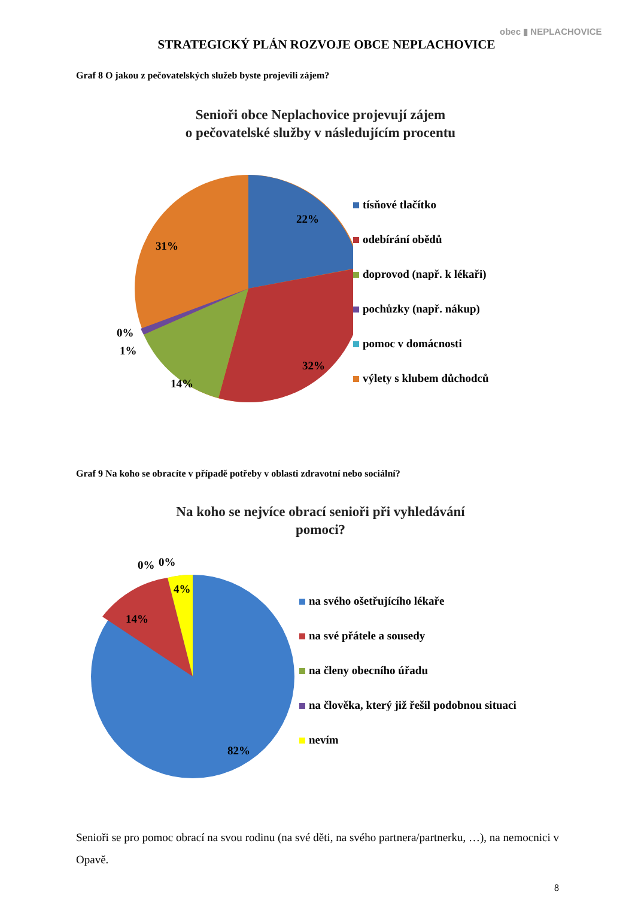obec ▮ NEPLACHOVICE
STRATEGICKÝ PLÁN ROZVOJE OBCE NEPLACHOVICE
Graf 8 O jakou z pečovatelských služeb byste projevili zájem?
Senioři obce Neplachovice projevují zájem
o pečovatelské služby v následujícím procentu
22%
32%
14%
31%
0%
1%
tísňové tlačítko
odebírání obědů
doprovod (např. k lékaři)
pochůzky (např. nákup)
pomoc v domácnosti
výlety s klubem důchodců
Graf 9 Na koho se obracíte v případě potřeby v oblasti zdravotní nebo sociální?
Na koho se nejvíce obrací senioři při vyhledávání
pomoci?
0%
0%
4%
14%
82%
na svého ošetřujícího lékaře
na své přátele a sousedy
na členy obecního úřadu
na člověka, který již řešil podobnou situaci
nevím
Senioři se pro pomoc obrací na svou rodinu (na své děti, na svého partnera/partnerku, …), na nemocnici v Opavě.
8